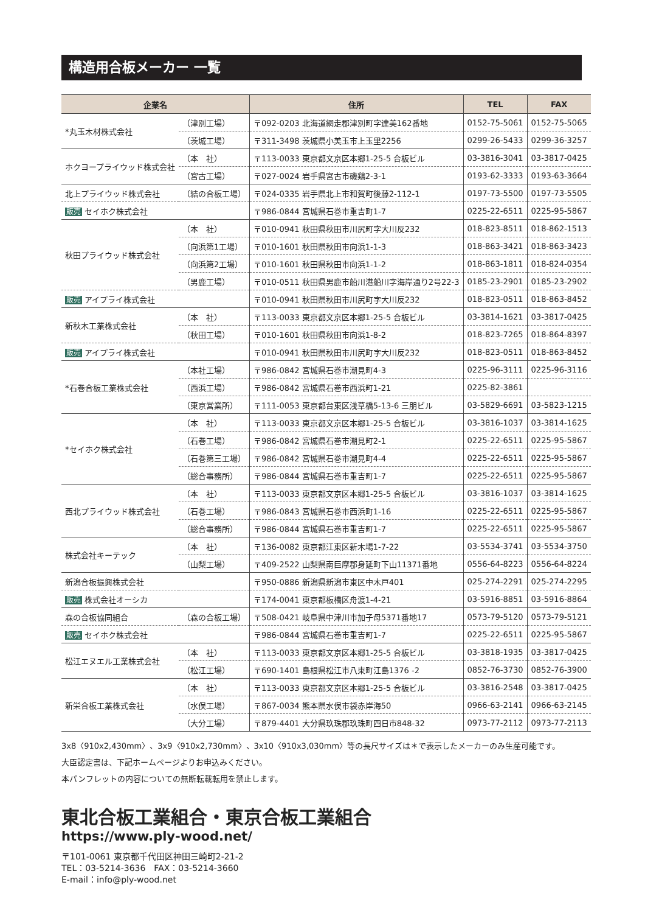構造用合板メーカー 一覧
| 企業名 | | 住所 | TEL | FAX |
| --- | --- | --- | --- | --- |
| *丸玉木材株式会社 | （津別工場） | 〒092-0203 北海道網走郡津別町字達美162番地 | 0152-75-5061 | 0152-75-5065 |
| | （茨城工場） | 〒311-3498 茨城県小美玉市上玉里2256 | 0299-26-5433 | 0299-36-3257 |
| ホクヨープライウッド株式会社 | （本 社） | 〒113-0033 東京都文京区本郷1-25-5 合板ビル | 03-3816-3041 | 03-3817-0425 |
| | （宮古工場） | 〒027-0024 岩手県宮古市磯鶏2-3-1 | 0193-62-3333 | 0193-63-3664 |
| 北上プライウッド株式会社 | （結の合板工場） | 〒024-0335 岩手県北上市和賀町後藤2-112-1 | 0197-73-5500 | 0197-73-5505 |
| 販売 セイホク株式会社 | | 〒986-0844 宮城県石巻市重吉町1-7 | 0225-22-6511 | 0225-95-5867 |
| 秋田プライウッド株式会社 | （本 社） | 〒010-0941 秋田県秋田市川尻町字大川反232 | 018-823-8511 | 018-862-1513 |
| | （向浜第1工場） | 〒010-1601 秋田県秋田市向浜1-1-3 | 018-863-3421 | 018-863-3423 |
| | （向浜第2工場） | 〒010-1601 秋田県秋田市向浜1-1-2 | 018-863-1811 | 018-824-0354 |
| | （男鹿工場） | 〒010-0511 秋田県男鹿市船川港船川字海岸通り2号22-3 | 0185-23-2901 | 0185-23-2902 |
| 販売 アイプライ株式会社 | | 〒010-0941 秋田県秋田市川尻町字大川反232 | 018-823-0511 | 018-863-8452 |
| 新秋木工業株式会社 | （本 社） | 〒113-0033 東京都文京区本郷1-25-5 合板ビル | 03-3814-1621 | 03-3817-0425 |
| | （秋田工場） | 〒010-1601 秋田県秋田市向浜1-8-2 | 018-823-7265 | 018-864-8397 |
| 販売 アイプライ株式会社 | | 〒010-0941 秋田県秋田市川尻町字大川反232 | 018-823-0511 | 018-863-8452 |
| *石巻合板工業株式会社 | （本社工場） | 〒986-0842 宮城県石巻市潮見町4-3 | 0225-96-3111 | 0225-96-3116 |
| | （西浜工場） | 〒986-0842 宮城県石巻市西浜町1-21 | 0225-82-3861 | |
| | （東京営業所） | 〒111-0053 東京都台東区浅草橋5-13-6 三朋ビル | 03-5829-6691 | 03-5823-1215 |
| *セイホク株式会社 | （本 社） | 〒113-0033 東京都文京区本郷1-25-5 合板ビル | 03-3816-1037 | 03-3814-1625 |
| | （石巻工場） | 〒986-0842 宮城県石巻市潮見町2-1 | 0225-22-6511 | 0225-95-5867 |
| | （石巻第三工場） | 〒986-0842 宮城県石巻市潮見町4-4 | 0225-22-6511 | 0225-95-5867 |
| | （総合事務所） | 〒986-0844 宮城県石巻市重吉町1-7 | 0225-22-6511 | 0225-95-5867 |
| 西北プライウッド株式会社 | （本 社） | 〒113-0033 東京都文京区本郷1-25-5 合板ビル | 03-3816-1037 | 03-3814-1625 |
| | （石巻工場） | 〒986-0843 宮城県石巻市西浜町1-16 | 0225-22-6511 | 0225-95-5867 |
| | （総合事務所） | 〒986-0844 宮城県石巻市重吉町1-7 | 0225-22-6511 | 0225-95-5867 |
| 株式会社キーテック | （本 社） | 〒136-0082 東京都江東区新木場1-7-22 | 03-5534-3741 | 03-5534-3750 |
| | （山梨工場） | 〒409-2522 山梨県南巨摩郡身延町下山11371番地 | 0556-64-8223 | 0556-64-8224 |
| 新潟合板振興株式会社 | | 〒950-0886 新潟県新潟市東区中木戸401 | 025-274-2291 | 025-274-2295 |
| 販売 株式会社オーシカ | | 〒174-0041 東京都板橋区舟渡1-4-21 | 03-5916-8851 | 03-5916-8864 |
| 森の合板協同組合 | （森の合板工場） | 〒508-0421 岐阜県中津川市加子母5371番地17 | 0573-79-5120 | 0573-79-5121 |
| 販売 セイホク株式会社 | | 〒986-0844 宮城県石巻市重吉町1-7 | 0225-22-6511 | 0225-95-5867 |
| 松江エヌエル工業株式会社 | （本 社） | 〒113-0033 東京都文京区本郷1-25-5 合板ビル | 03-3818-1935 | 03-3817-0425 |
| | （松江工場） | 〒690-1401 島根県松江市八束町江島1376 -2 | 0852-76-3730 | 0852-76-3900 |
| 新栄合板工業株式会社 | （本 社） | 〒113-0033 東京都文京区本郷1-25-5 合板ビル | 03-3816-2548 | 03-3817-0425 |
| | （水俣工場） | 〒867-0034 熊本県水俣市袋赤岸海50 | 0966-63-2141 | 0966-63-2145 |
| | （大分工場） | 〒879-4401 大分県玖珠郡玖珠町四日市848-32 | 0973-77-2112 | 0973-77-2113 |
3x8〈910x2,430mm〉、3x9〈910x2,730mm〉、3x10〈910x3,030mm〉等の長尺サイズは＊で表示したメーカーのみ生産可能です。
大臣認定書は、下記ホームページよりお申込みください。
本パンフレットの内容についての無断転載転用を禁止します。
東北合板工業組合・東京合板工業組合
https://www.ply-wood.net/
〒101-0061 東京都千代田区神田三崎町2-21-2
TEL：03-5214-3636　FAX：03-5214-3660
E-mail：info@ply-wood.net